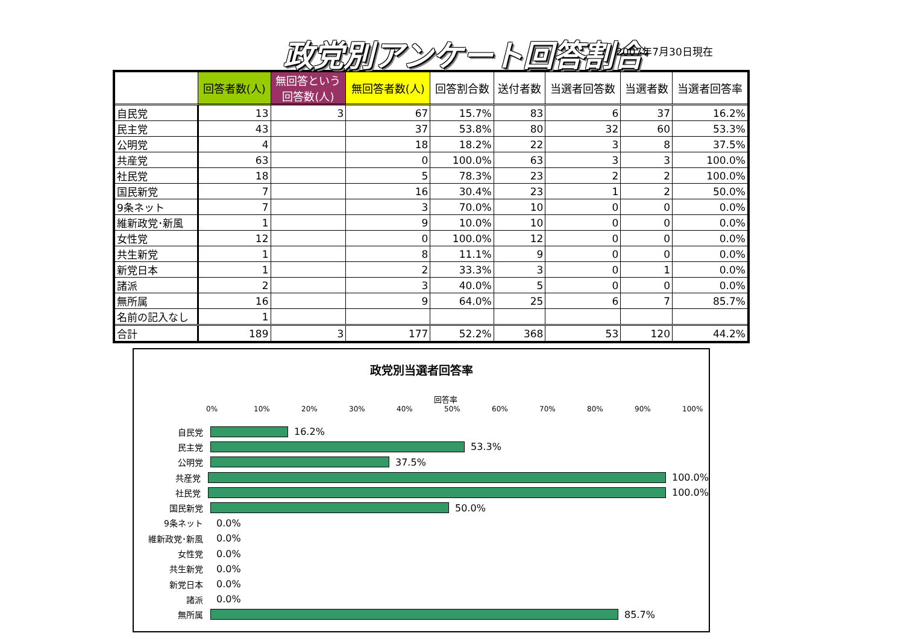政党別アンケート回答割合 2007年7月30日現在
| | 回答者数(人) | 無回答という 回答数(人) | 無回答者数(人) | 回答割合数 | 送付者数 | 当選者回答数 | 当選者数 | 当選者回答率 |
| --- | --- | --- | --- | --- | --- | --- | --- | --- |
| 自民党 | 13 | 3 | 67 | 15.7% | 83 | 6 | 37 | 16.2% |
| 民主党 | 43 | | 37 | 53.8% | 80 | 32 | 60 | 53.3% |
| 公明党 | 4 | | 18 | 18.2% | 22 | 3 | 8 | 37.5% |
| 共産党 | 63 | | 0 | 100.0% | 63 | 3 | 3 | 100.0% |
| 社民党 | 18 | | 5 | 78.3% | 23 | 2 | 2 | 100.0% |
| 国民新党 | 7 | | 16 | 30.4% | 23 | 1 | 2 | 50.0% |
| 9条ネット | 7 | | 3 | 70.0% | 10 | 0 | 0 | 0.0% |
| 維新政党･新風 | 1 | | 9 | 10.0% | 10 | 0 | 0 | 0.0% |
| 女性党 | 12 | | 0 | 100.0% | 12 | 0 | 0 | 0.0% |
| 共生新党 | 1 | | 8 | 11.1% | 9 | 0 | 0 | 0.0% |
| 新党日本 | 1 | | 2 | 33.3% | 3 | 0 | 1 | 0.0% |
| 諸派 | 2 | | 3 | 40.0% | 5 | 0 | 0 | 0.0% |
| 無所属 | 16 | | 9 | 64.0% | 25 | 6 | 7 | 85.7% |
| 名前の記入なし | 1 | | | | | | | |
| 合計 | 189 | 3 | 177 | 52.2% | 368 | 53 | 120 | 44.2% |
政党別当選者回答率
回答率
0% 10% 20% 30% 40% 50% 60% 70% 80% 90% 100%
自民党 16.2%
民主党 53.3%
公明党 37.5%
共産党 100.0%
社民党 100.0%
国民新党 50.0%
9条ネット 0.0%
維新政党･新風 0.0%
女性党 0.0%
共生新党 0.0%
新党日本 0.0%
諸派 0.0%
無所属 85.7%